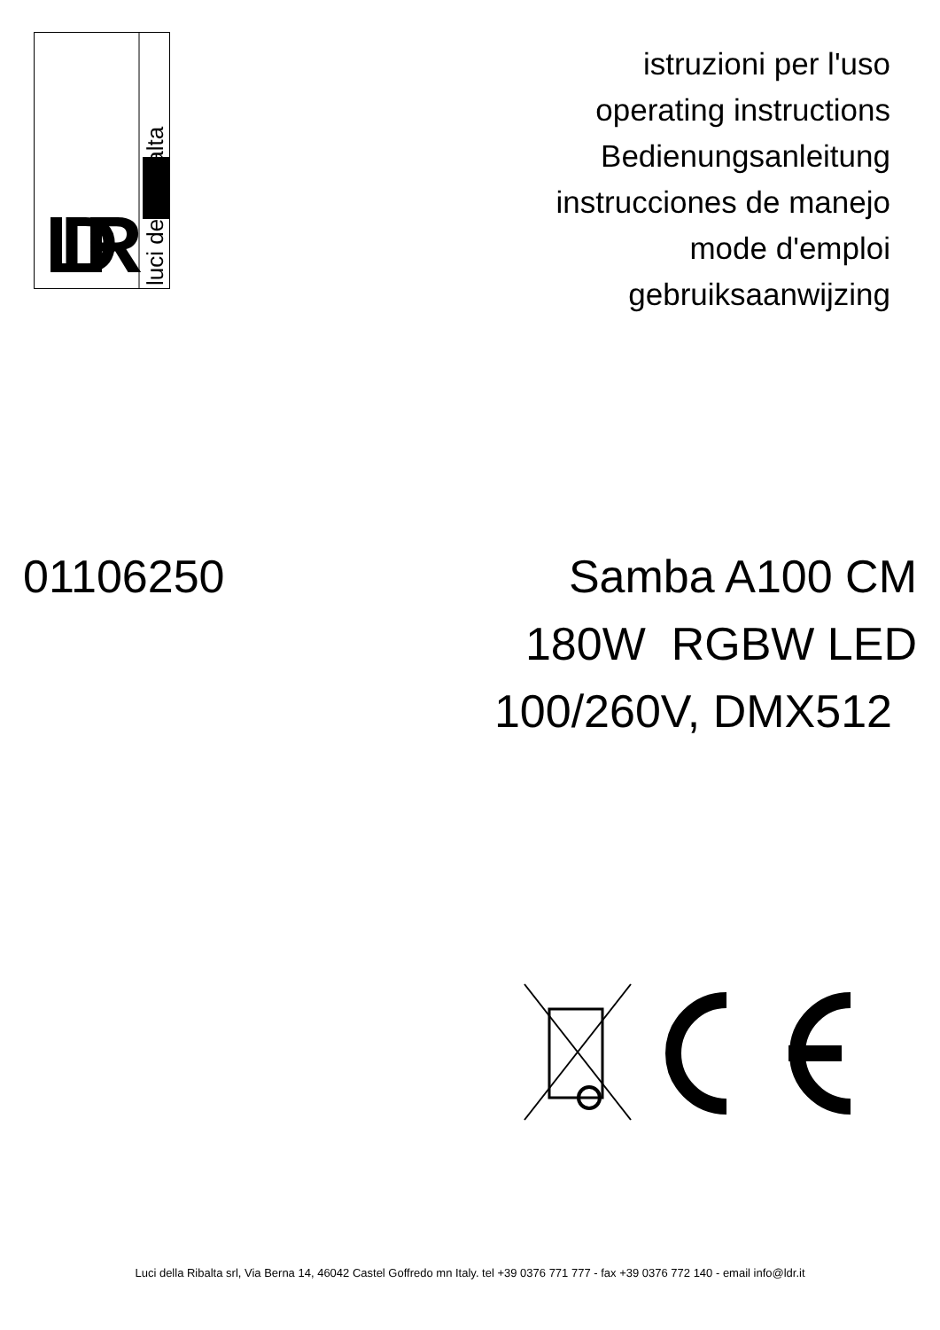LDR
luci della ribalta
istruzioni per l'uso
operating instructions
Bedienungsanleitung
instrucciones de manejo
mode d'emploi
gebruiksaanwijzing
01106250
Samba A100 CM
180W RGBW LED
100/260V, DMX512
Luci della Ribalta srl, Via Berna 14, 46042 Castel Goffredo mn Italy. tel +39 0376 771 777 - fax +39 0376 772 140 - email info@ldr.it